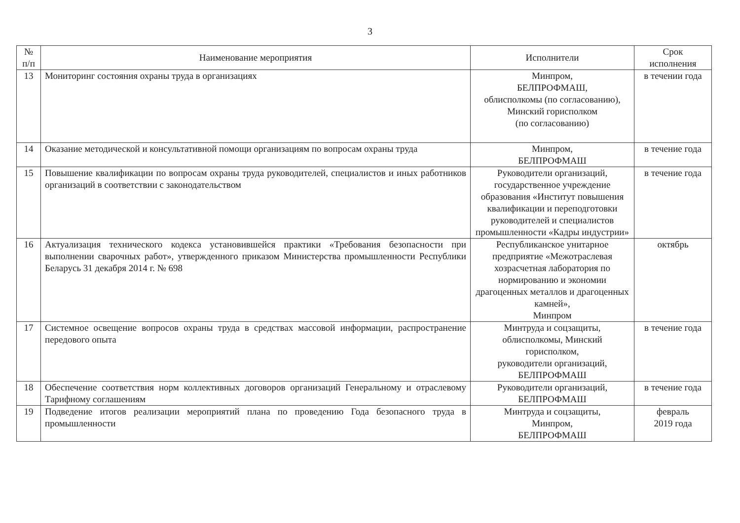3
| № п/п | Наименование мероприятия | Исполнители | Срок исполнения |
| --- | --- | --- | --- |
| 13 | Мониторинг состояния охраны труда в организациях | Минпром, БЕЛПРОФМАШ, облисполкомы (по согласованию), Минский горисполком (по согласованию) | в течении года |
| 14 | Оказание методической и консультативной помощи организациям по вопросам охраны труда | Минпром, БЕЛПРОФМАШ | в течение года |
| 15 | Повышение квалификации по вопросам охраны труда руководителей, специалистов и иных работников организаций в соответствии с законодательством | Руководители организаций, государственное учреждение образования «Институт повышения квалификации и переподготовки руководителей и специалистов промышленности «Кадры индустрии» | в течение года |
| 16 | Актуализация технического кодекса установившейся практики «Требования безопасности при выполнении сварочных работ», утвержденного приказом Министерства промышленности Республики Беларусь 31 декабря 2014 г. № 698 | Республиканское унитарное предприятие «Межотраслевая хозрасчетная лаборатория по нормированию и экономии драгоценных металлов и драгоценных камней», Минпром | октябрь |
| 17 | Системное освещение вопросов охраны труда в средствах массовой информации, распространение передового опыта | Минтруда и соцзащиты, облисполкомы, Минский горисполком, руководители организаций, БЕЛПРОФМАШ | в течение года |
| 18 | Обеспечение соответствия норм коллективных договоров организаций Генеральному и отраслевому Тарифному соглашениям | Руководители организаций, БЕЛПРОФМАШ | в течение года |
| 19 | Подведение итогов реализации мероприятий плана по проведению Года безопасного труда в промышленности | Минтруда и соцзащиты, Минпром, БЕЛПРОФМАШ | февраль 2019 года |